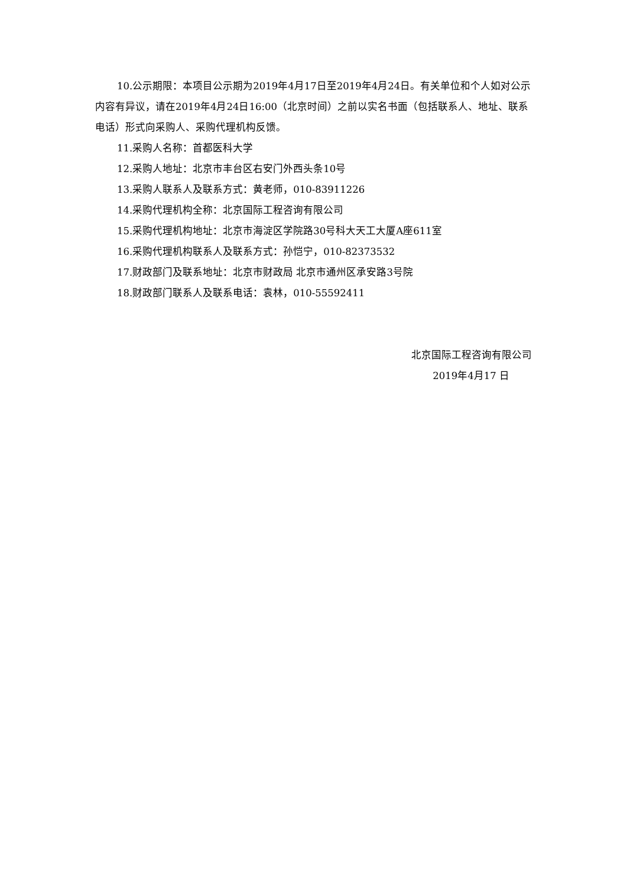10.公示期限：本项目公示期为2019年4月17日至2019年4月24日。有关单位和个人如对公示内容有异议，请在2019年4月24日16:00（北京时间）之前以实名书面（包括联系人、地址、联系电话）形式向采购人、采购代理机构反馈。
11.采购人名称：首都医科大学
12.采购人地址：北京市丰台区右安门外西头条10号
13.采购人联系人及联系方式：黄老师，010-83911226
14.采购代理机构全称：北京国际工程咨询有限公司
15.采购代理机构地址：北京市海淀区学院路30号科大天工大厦A座611室
16.采购代理机构联系人及联系方式：孙恺宁，010-82373532
17.财政部门及联系地址：北京市财政局 北京市通州区承安路3号院
18.财政部门联系人及联系电话：袁林，010-55592411
北京国际工程咨询有限公司
2019年4月17 日